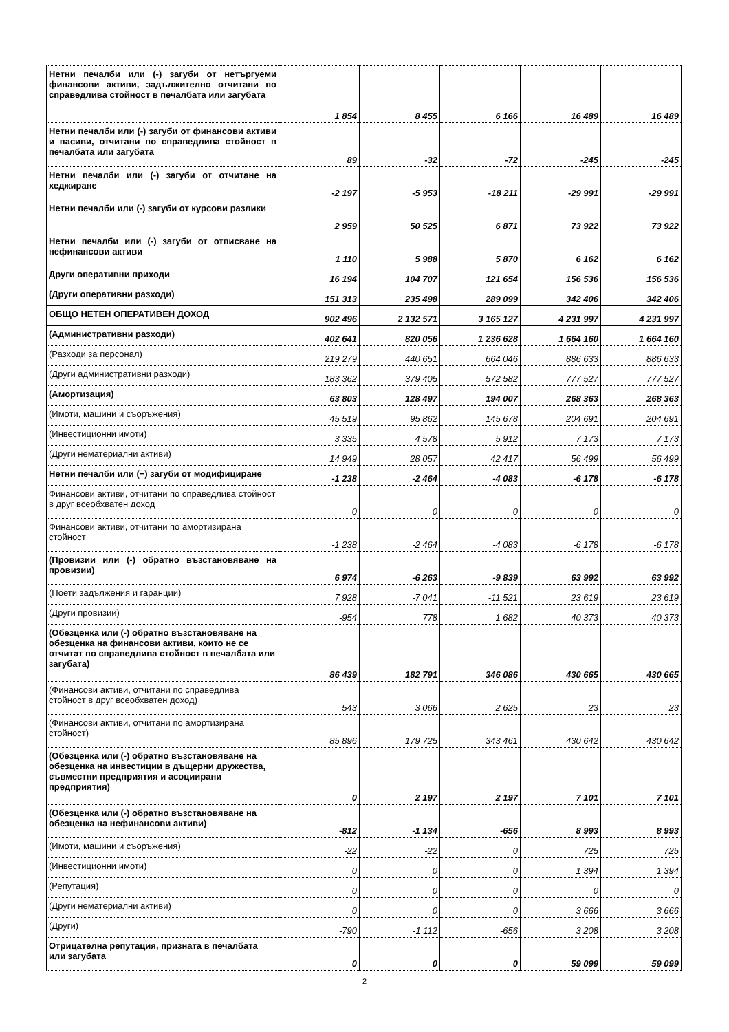| Нетни печалби или (-) загуби от нетъргуеми финансови активи, задължително отчитани по справедлива стойност в печалбата или загубата | 1 854 | 8 455 | 6 166 | 16 489 | 16 489 |
| Нетни печалби или (-) загуби от финансови активи и пасиви, отчитани по справедлива стойност в печалбата или загубата | 89 | -32 | -72 | -245 | -245 |
| Нетни печалби или (-) загуби от отчитане на хеджиране | -2 197 | -5 953 | -18 211 | -29 991 | -29 991 |
| Нетни печалби или (-) загуби от курсови разлики | 2 959 | 50 525 | 6 871 | 73 922 | 73 922 |
| Нетни печалби или (-) загуби от отписване на нефинансови активи | 1 110 | 5 988 | 5 870 | 6 162 | 6 162 |
| Други оперативни приходи | 16 194 | 104 707 | 121 654 | 156 536 | 156 536 |
| (Други оперативни разходи) | 151 313 | 235 498 | 289 099 | 342 406 | 342 406 |
| ОБЩО НЕТЕН ОПЕРАТИВЕН ДОХОД | 902 496 | 2 132 571 | 3 165 127 | 4 231 997 | 4 231 997 |
| (Административни разходи) | 402 641 | 820 056 | 1 236 628 | 1 664 160 | 1 664 160 |
| (Разходи за персонал) | 219 279 | 440 651 | 664 046 | 886 633 | 886 633 |
| (Други административни разходи) | 183 362 | 379 405 | 572 582 | 777 527 | 777 527 |
| (Амортизация) | 63 803 | 128 497 | 194 007 | 268 363 | 268 363 |
| (Имоти, машини и съоръжения) | 45 519 | 95 862 | 145 678 | 204 691 | 204 691 |
| (Инвестиционни имоти) | 3 335 | 4 578 | 5 912 | 7 173 | 7 173 |
| (Други нематериални активи) | 14 949 | 28 057 | 42 417 | 56 499 | 56 499 |
| Нетни печалби или (−) загуби от модифициране | -1 238 | -2 464 | -4 083 | -6 178 | -6 178 |
| Финансови активи, отчитани по справедлива стойност в друг всеобхватен доход | 0 | 0 | 0 | 0 | 0 |
| Финансови активи, отчитани по амортизирана стойност | -1 238 | -2 464 | -4 083 | -6 178 | -6 178 |
| (Провизии или (-) обратно възстановяване на провизии) | 6 974 | -6 263 | -9 839 | 63 992 | 63 992 |
| (Поети задължения и гаранции) | 7 928 | -7 041 | -11 521 | 23 619 | 23 619 |
| (Други провизии) | -954 | 778 | 1 682 | 40 373 | 40 373 |
| (Обезценка или (-) обратно възстановяване на обезценка на финансови активи, които не се отчитат по справедлива стойност в печалбата или загубата) | 86 439 | 182 791 | 346 086 | 430 665 | 430 665 |
| (Финансови активи, отчитани по справедлива стойност в друг всеобхватен доход) | 543 | 3 066 | 2 625 | 23 | 23 |
| (Финансови активи, отчитани по амортизирана стойност) | 85 896 | 179 725 | 343 461 | 430 642 | 430 642 |
| (Обезценка или (-) обратно възстановяване на обезценка на инвестиции в дъщерни дружества, съвместни предприятия и асоциирани предприятия) | 0 | 2 197 | 2 197 | 7 101 | 7 101 |
| (Обезценка или (-) обратно възстановяване на обезценка на нефинансови активи) | -812 | -1 134 | -656 | 8 993 | 8 993 |
| (Имоти, машини и съоръжения) | -22 | -22 | 0 | 725 | 725 |
| (Инвестиционни имоти) | 0 | 0 | 0 | 1 394 | 1 394 |
| (Репутация) | 0 | 0 | 0 | 0 | 0 |
| (Други нематериални активи) | 0 | 0 | 0 | 3 666 | 3 666 |
| (Други) | -790 | -1 112 | -656 | 3 208 | 3 208 |
| Отрицателна репутация, призната в печалбата или загубата | 0 | 0 | 0 | 59 099 | 59 099 |
2